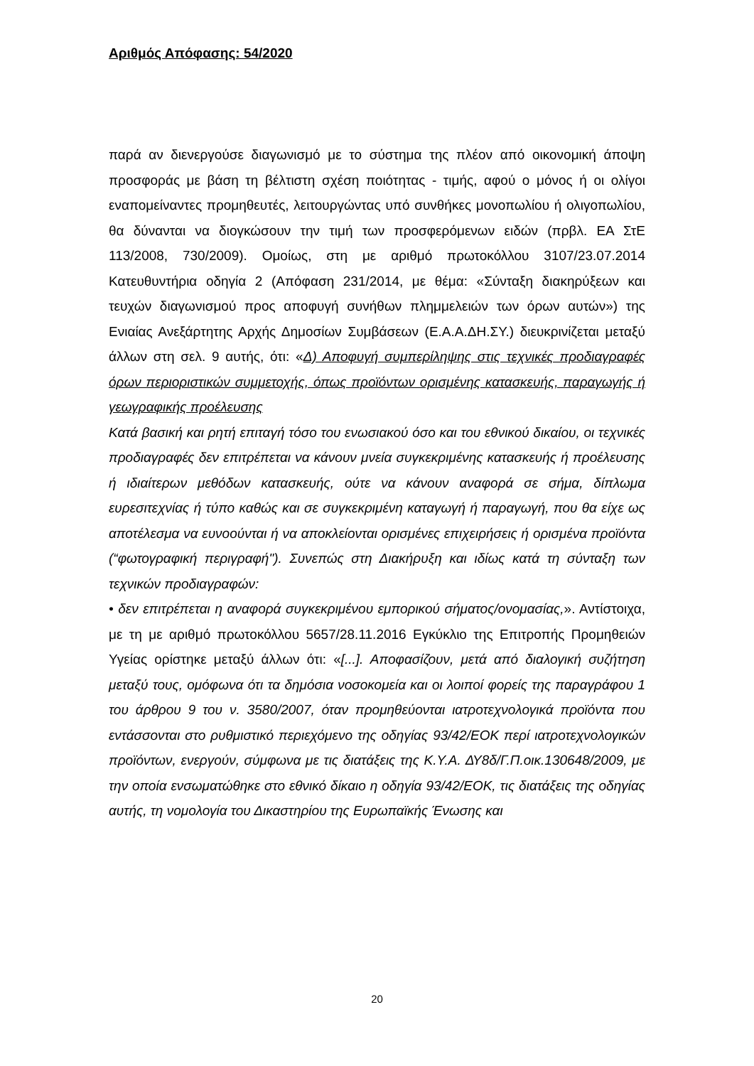Αριθμός Απόφασης: 54/2020
παρά αν διενεργούσε διαγωνισμό με το σύστημα της πλέον από οικονομική άποψη προσφοράς με βάση τη βέλτιστη σχέση ποιότητας - τιμής, αφού ο μόνος ή οι ολίγοι εναπομείναντες προμηθευτές, λειτουργώντας υπό συνθήκες μονοπωλίου ή ολιγοπωλίου, θα δύνανται να διογκώσουν την τιμή των προσφερόμενων ειδών (πρβλ. ΕΑ ΣτΕ 113/2008, 730/2009). Ομοίως, στη με αριθμό πρωτοκόλλου 3107/23.07.2014 Κατευθυντήρια οδηγία 2 (Απόφαση 231/2014, με θέμα: «Σύνταξη διακηρύξεων και τευχών διαγωνισμού προς αποφυγή συνήθων πλημμελειών των όρων αυτών») της Ενιαίας Ανεξάρτητης Αρχής Δημοσίων Συμβάσεων (Ε.Α.Α.ΔΗ.ΣΥ.) διευκρινίζεται μεταξύ άλλων στη σελ. 9 αυτής, ότι: «Δ) Αποφυγή συμπερίληψης στις τεχνικές προδιαγραφές όρων περιοριστικών συμμετοχής, όπως προϊόντων ορισμένης κατασκευής, παραγωγής ή γεωγραφικής προέλευσης
Κατά βασική και ρητή επιταγή τόσο του ενωσιακού όσο και του εθνικού δικαίου, οι τεχνικές προδιαγραφές δεν επιτρέπεται να κάνουν μνεία συγκεκριμένης κατασκευής ή προέλευσης ή ιδιαίτερων μεθόδων κατασκευής, ούτε να κάνουν αναφορά σε σήμα, δίπλωμα ευρεσιτεχνίας ή τύπο καθώς και σε συγκεκριμένη καταγωγή ή παραγωγή, που θα είχε ως αποτέλεσμα να ευνοούνται ή να αποκλείονται ορισμένες επιχειρήσεις ή ορισμένα προϊόντα (“φωτογραφική περιγραφή"). Συνεπώς στη Διακήρυξη και ιδίως κατά τη σύνταξη των τεχνικών προδιαγραφών:
• δεν επιτρέπεται η αναφορά συγκεκριμένου εμπορικού σήματος/ονομασίας,». Αντίστοιχα, με τη με αριθμό πρωτοκόλλου 5657/28.11.2016 Εγκύκλιο της Επιτροπής Προμηθειών Υγείας ορίστηκε μεταξύ άλλων ότι: «[...]. Αποφασίζουν, μετά από διαλογική συζήτηση μεταξύ τους, ομόφωνα ότι τα δημόσια νοσοκομεία και οι λοιποί φορείς της παραγράφου 1 του άρθρου 9 του ν. 3580/2007, όταν προμηθεύονται ιατροτεχνολογικά προϊόντα που εντάσσονται στο ρυθμιστικό περιεχόμενο της οδηγίας 93/42/ΕΟΚ περί ιατροτεχνολογικών προϊόντων, ενεργούν, σύμφωνα με τις διατάξεις της Κ.Υ.Α. ΔΥ8δ/Γ.Π.οικ.130648/2009, με την οποία ενσωματώθηκε στο εθνικό δίκαιο η οδηγία 93/42/ΕΟΚ, τις διατάξεις της οδηγίας αυτής, τη νομολογία του Δικαστηρίου της Ευρωπαϊκής Ένωσης και
20